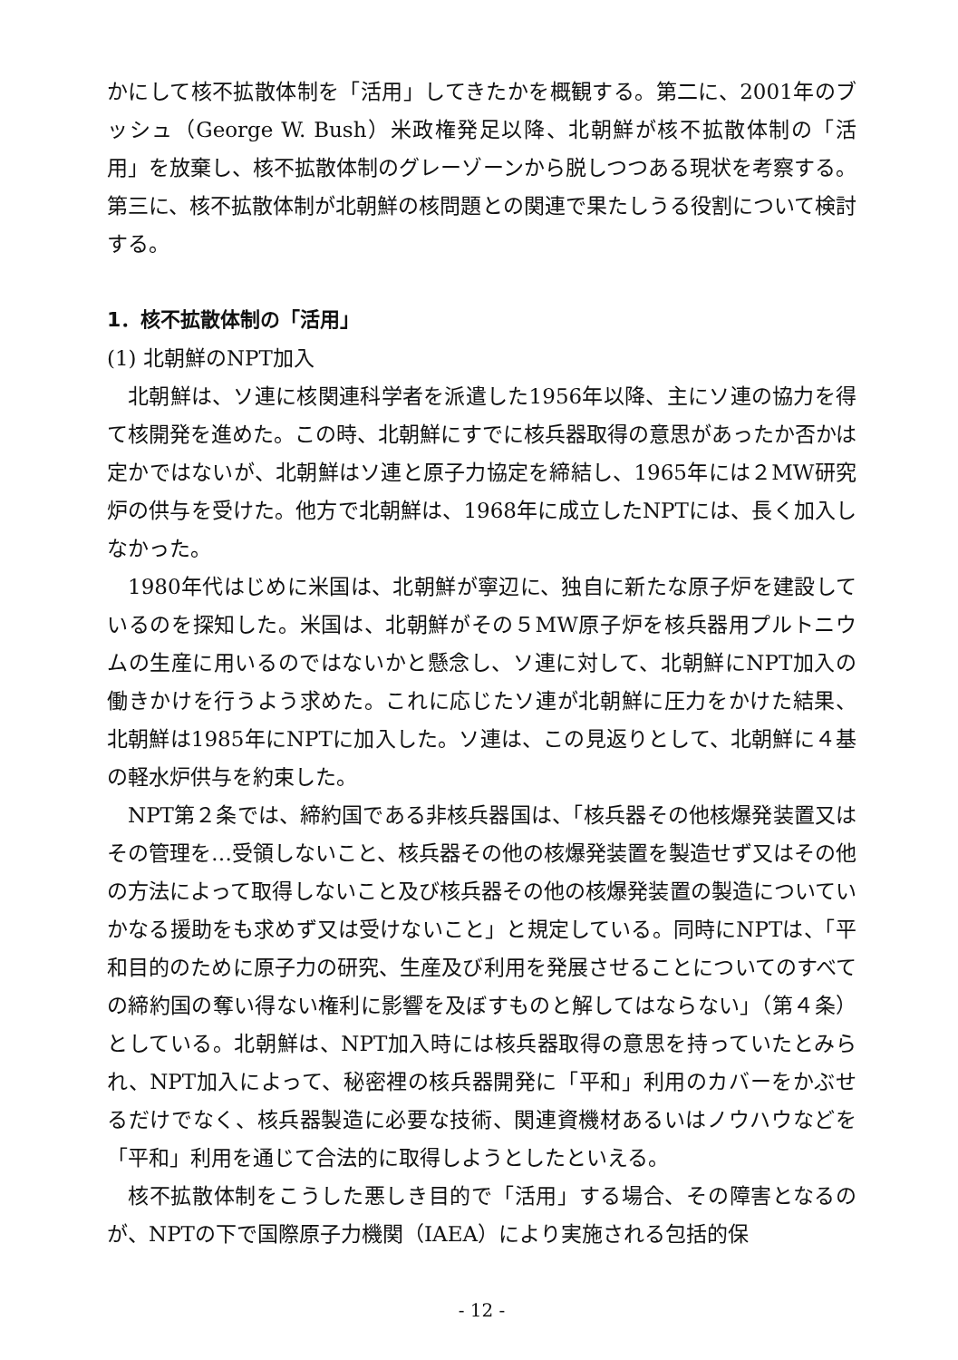かにして核不拡散体制を「活用」してきたかを概観する。第二に、2001年のブッシュ（George W. Bush）米政権発足以降、北朝鮮が核不拡散体制の「活用」を放棄し、核不拡散体制のグレーゾーンから脱しつつある現状を考察する。第三に、核不拡散体制が北朝鮮の核問題との関連で果たしうる役割について検討する。
1．核不拡散体制の「活用」
(1) 北朝鮮のNPT加入
北朝鮮は、ソ連に核関連科学者を派遣した1956年以降、主にソ連の協力を得て核開発を進めた。この時、北朝鮮にすでに核兵器取得の意思があったか否かは定かではないが、北朝鮮はソ連と原子力協定を締結し、1965年には２MW研究炉の供与を受けた。他方で北朝鮮は、1968年に成立したNPTには、長く加入しなかった。
1980年代はじめに米国は、北朝鮮が寧辺に、独自に新たな原子炉を建設しているのを探知した。米国は、北朝鮮がその５MW原子炉を核兵器用プルトニウムの生産に用いるのではないかと懸念し、ソ連に対して、北朝鮮にNPT加入の働きかけを行うよう求めた。これに応じたソ連が北朝鮮に圧力をかけた結果、北朝鮮は1985年にNPTに加入した。ソ連は、この見返りとして、北朝鮮に４基の軽水炉供与を約束した。
NPT第２条では、締約国である非核兵器国は、「核兵器その他核爆発装置又はその管理を…受領しないこと、核兵器その他の核爆発装置を製造せず又はその他の方法によって取得しないこと及び核兵器その他の核爆発装置の製造についていかなる援助をも求めず又は受けないこと」と規定している。同時にNPTは、「平和目的のために原子力の研究、生産及び利用を発展させることについてのすべての締約国の奪い得ない権利に影響を及ぼすものと解してはならない」（第４条）としている。北朝鮮は、NPT加入時には核兵器取得の意思を持っていたとみられ、NPT加入によって、秘密裡の核兵器開発に「平和」利用のカバーをかぶせるだけでなく、核兵器製造に必要な技術、関連資機材あるいはノウハウなどを「平和」利用を通じて合法的に取得しようとしたといえる。
核不拡散体制をこうした悪しき目的で「活用」する場合、その障害となるのが、NPTの下で国際原子力機関（IAEA）により実施される包括的保
- 12 -